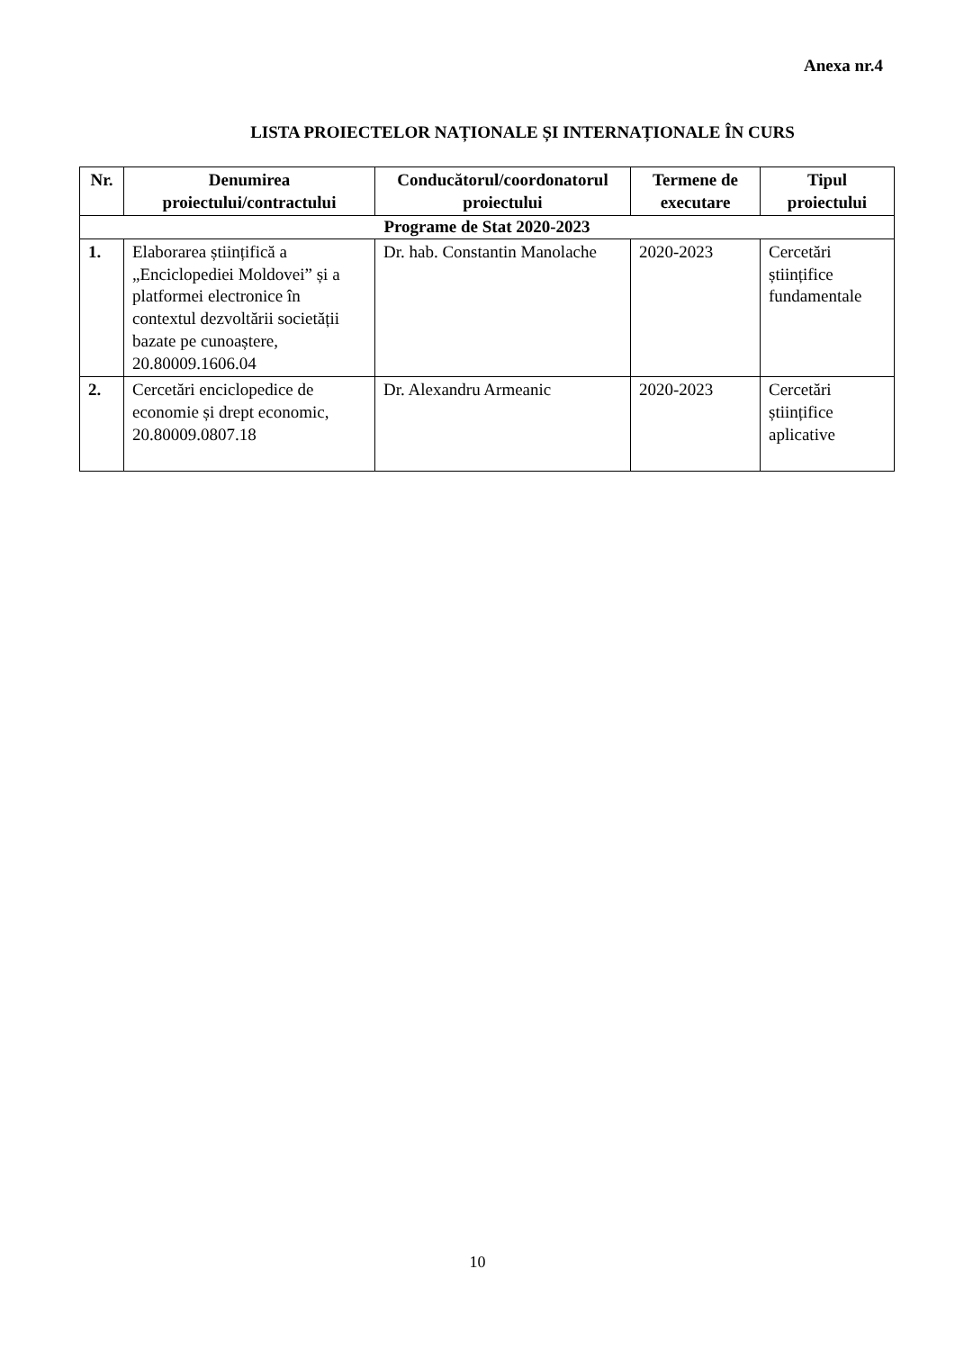Anexa nr.4
LISTA PROIECTELOR NAȚIONALE ȘI INTERNAȚIONALE ÎN CURS
| Nr. | Denumirea proiectului/contractului | Conducătorul/coordonatorul proiectului | Termene de executare | Tipul proiectului |
| --- | --- | --- | --- | --- |
| Programe de Stat 2020-2023 | | | | |
| 1. | Elaborarea științifică a „Enciclopediei Moldovei” și a platformei electronice în contextul dezvoltării societății bazate pe cunoaștere, 20.80009.1606.04 | Dr. hab. Constantin Manolache | 2020-2023 | Cercetări științifice fundamentale |
| 2. | Cercetări enciclopedice de economie și drept economic, 20.80009.0807.18 | Dr. Alexandru Armeanic | 2020-2023 | Cercetări științifice aplicative |
10